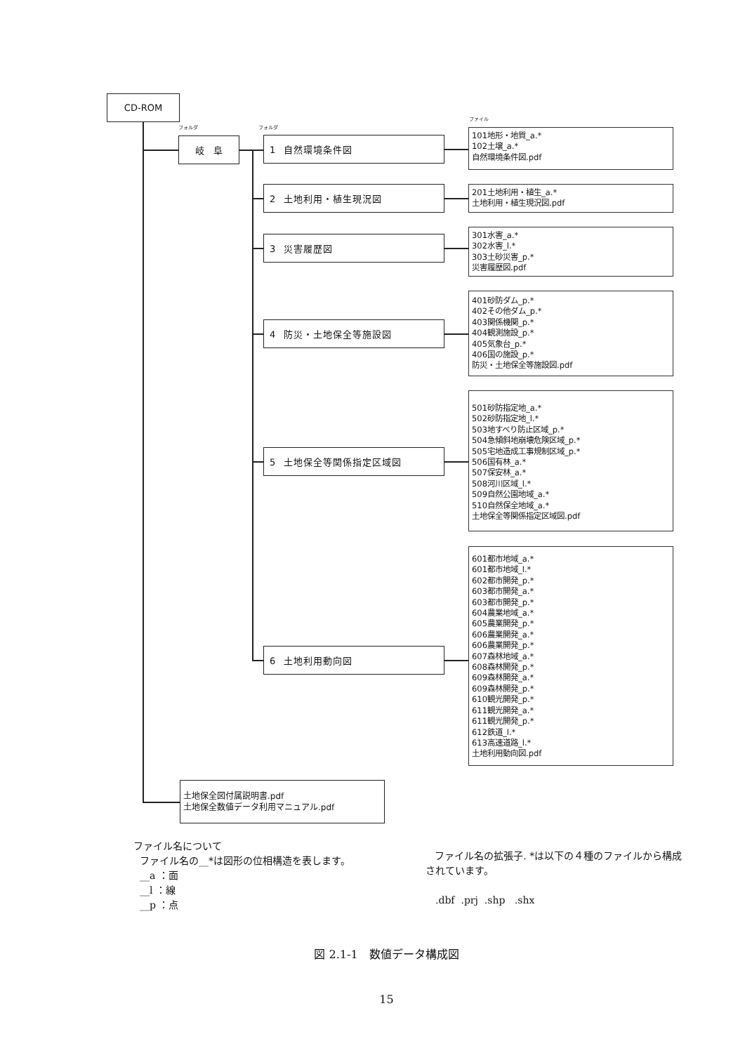CD-ROM
フォルダ フォルダ ファイル
岐　阜 1 自然環境条件図
101地形・地質_a.*
102土壌_a.*
自然環境条件図.pdf
2 土地利用・植生現況図
201土地利用・植生_a.*
土地利用・植生現況図.pdf
3 災害履歴図
301水害_a.*
302水害_l.*
303土砂災害_p.*
災害履歴図.pdf
4 防災・土地保全等施設図
401砂防ダム_p.*
402その他ダム_p.*
403関係機関_p.*
404観測施設_p.*
405気象台_p.*
406国の施設_p.*
防災・土地保全等施設図.pdf
5 土地保全等関係指定区域図
501砂防指定地_a.*
502砂防指定地_l.*
503地すべり防止区域_p.*
504急傾斜地崩壊危険区域_p.*
505宅地造成工事規制区域_p.*
506国有林_a.*
507保安林_a.*
508河川区域_l.*
509自然公園地域_a.*
510自然保全地域_a.*
土地保全等関係指定区域図.pdf
6 土地利用動向図
601都市地域_a.*
601都市地域_l.*
602都市開発_p.*
603都市開発_a.*
603都市開発_p.*
604農業地域_a.*
605農業開発_p.*
606農業開発_a.*
606農業開発_p.*
607森林地域_a.*
608森林開発_p.*
609森林開発_a.*
609森林開発_p.*
610観光開発_p.*
611観光開発_a.*
611観光開発_p.*
612鉄道_l.*
613高速道路_l.*
土地利用動向図.pdf
土地保全図付属説明書.pdf
土地保全数値データ利用マニュアル.pdf
ファイル名について
ファイル名の__*は図形の位相構造を表します。
__a ：面
__l ：線
__p ：点
ファイル名の拡張子. *は以下の４種のファイルから構成されています。
.dbf .prj .shp .shx
図 2.1-1　数値データ構成図
15